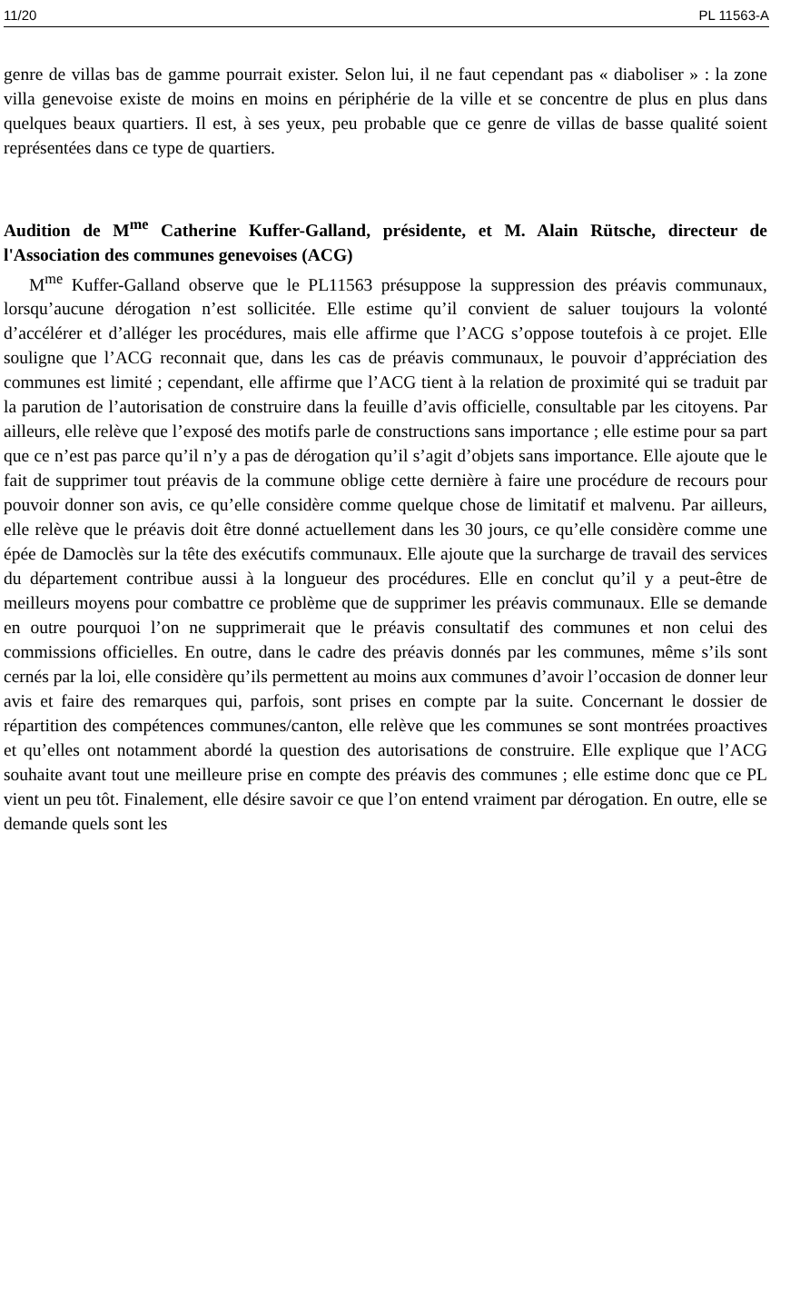11/20 PL 11563-A
genre de villas bas de gamme pourrait exister. Selon lui, il ne faut cependant pas « diaboliser » : la zone villa genevoise existe de moins en moins en périphérie de la ville et se concentre de plus en plus dans quelques beaux quartiers. Il est, à ses yeux, peu probable que ce genre de villas de basse qualité soient représentées dans ce type de quartiers.
Audition de M<sup>me</sup> Catherine Kuffer-Galland, présidente, et M. Alain Rütsche, directeur de l'Association des communes genevoises (ACG)
M<sup>me</sup> Kuffer-Galland observe que le PL11563 présuppose la suppression des préavis communaux, lorsqu’aucune dérogation n’est sollicitée. Elle estime qu’il convient de saluer toujours la volonté d’accélérer et d’alléger les procédures, mais elle affirme que l’ACG s’oppose toutefois à ce projet. Elle souligne que l’ACG reconnait que, dans les cas de préavis communaux, le pouvoir d’appréciation des communes est limité ; cependant, elle affirme que l’ACG tient à la relation de proximité qui se traduit par la parution de l’autorisation de construire dans la feuille d’avis officielle, consultable par les citoyens. Par ailleurs, elle relève que l’exposé des motifs parle de constructions sans importance ; elle estime pour sa part que ce n’est pas parce qu’il n’y a pas de dérogation qu’il s’agit d’objets sans importance. Elle ajoute que le fait de supprimer tout préavis de la commune oblige cette dernière à faire une procédure de recours pour pouvoir donner son avis, ce qu’elle considère comme quelque chose de limitatif et malvenu. Par ailleurs, elle relève que le préavis doit être donné actuellement dans les 30 jours, ce qu’elle considère comme une épée de Damoclès sur la tête des exécutifs communaux. Elle ajoute que la surcharge de travail des services du département contribue aussi à la longueur des procédures. Elle en conclut qu’il y a peut-être de meilleurs moyens pour combattre ce problème que de supprimer les préavis communaux. Elle se demande en outre pourquoi l’on ne supprimerait que le préavis consultatif des communes et non celui des commissions officielles. En outre, dans le cadre des préavis donnés par les communes, même s’ils sont cernés par la loi, elle considère qu’ils permettent au moins aux communes d’avoir l’occasion de donner leur avis et faire des remarques qui, parfois, sont prises en compte par la suite. Concernant le dossier de répartition des compétences communes/canton, elle relève que les communes se sont montrées proactives et qu’elles ont notamment abordé la question des autorisations de construire. Elle explique que l’ACG souhaite avant tout une meilleure prise en compte des préavis des communes ; elle estime donc que ce PL vient un peu tôt. Finalement, elle désire savoir ce que l’on entend vraiment par dérogation. En outre, elle se demande quels sont les